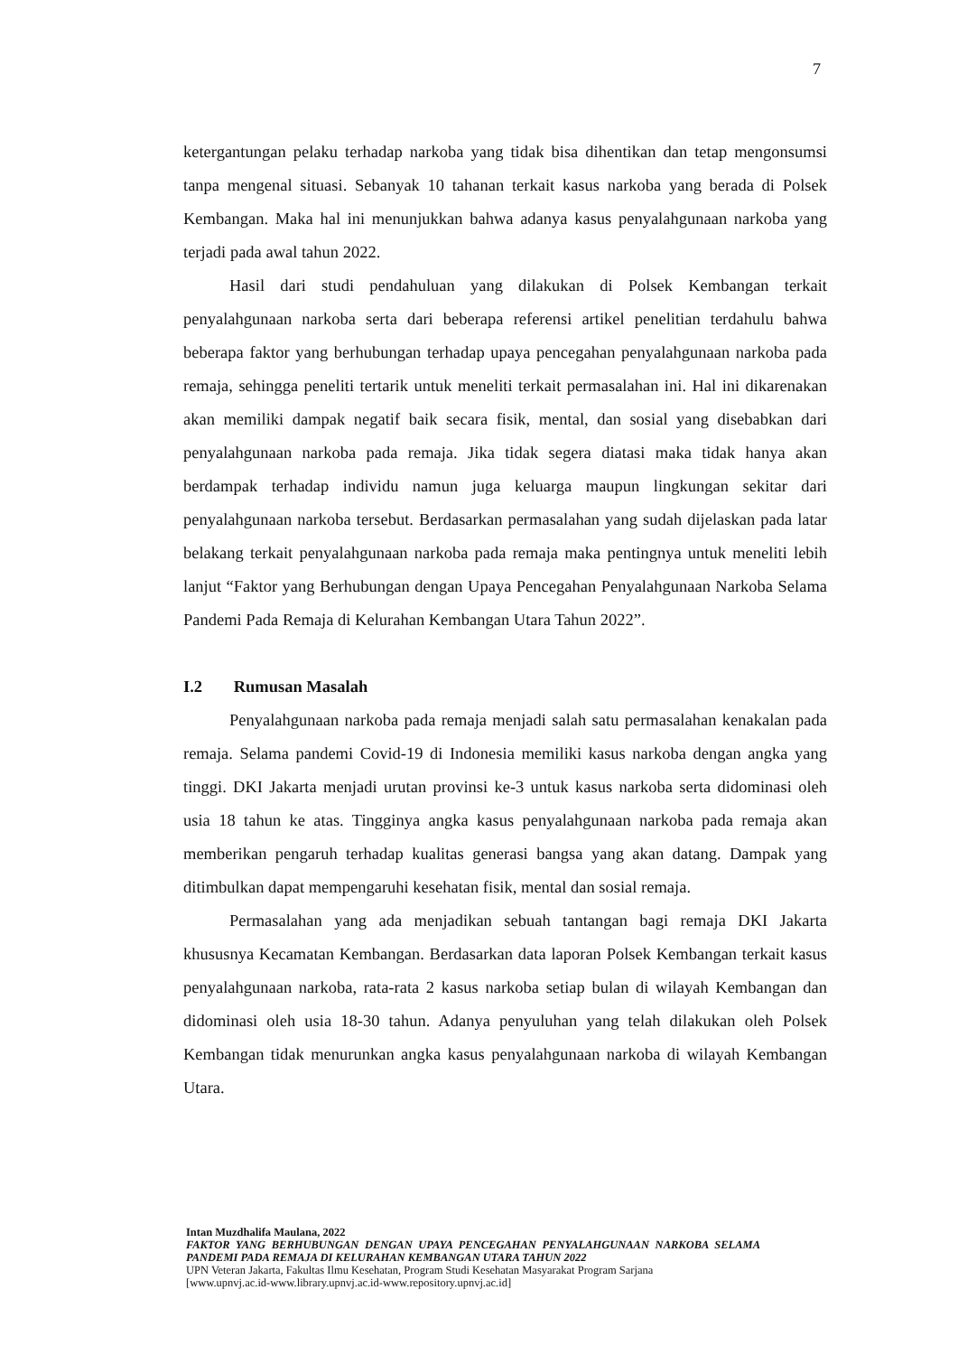7
ketergantungan pelaku terhadap narkoba yang tidak bisa dihentikan dan tetap mengonsumsi tanpa mengenal situasi. Sebanyak 10 tahanan terkait kasus narkoba yang berada di Polsek Kembangan. Maka hal ini menunjukkan bahwa adanya kasus penyalahgunaan narkoba yang terjadi pada awal tahun 2022.
Hasil dari studi pendahuluan yang dilakukan di Polsek Kembangan terkait penyalahgunaan narkoba serta dari beberapa referensi artikel penelitian terdahulu bahwa beberapa faktor yang berhubungan terhadap upaya pencegahan penyalahgunaan narkoba pada remaja, sehingga peneliti tertarik untuk meneliti terkait permasalahan ini. Hal ini dikarenakan akan memiliki dampak negatif baik secara fisik, mental, dan sosial yang disebabkan dari penyalahgunaan narkoba pada remaja. Jika tidak segera diatasi maka tidak hanya akan berdampak terhadap individu namun juga keluarga maupun lingkungan sekitar dari penyalahgunaan narkoba tersebut. Berdasarkan permasalahan yang sudah dijelaskan pada latar belakang terkait penyalahgunaan narkoba pada remaja maka pentingnya untuk meneliti lebih lanjut “Faktor yang Berhubungan dengan Upaya Pencegahan Penyalahgunaan Narkoba Selama Pandemi Pada Remaja di Kelurahan Kembangan Utara Tahun 2022”.
I.2 Rumusan Masalah
Penyalahgunaan narkoba pada remaja menjadi salah satu permasalahan kenakalan pada remaja. Selama pandemi Covid-19 di Indonesia memiliki kasus narkoba dengan angka yang tinggi. DKI Jakarta menjadi urutan provinsi ke-3 untuk kasus narkoba serta didominasi oleh usia 18 tahun ke atas. Tingginya angka kasus penyalahgunaan narkoba pada remaja akan memberikan pengaruh terhadap kualitas generasi bangsa yang akan datang. Dampak yang ditimbulkan dapat mempengaruhi kesehatan fisik, mental dan sosial remaja.
Permasalahan yang ada menjadikan sebuah tantangan bagi remaja DKI Jakarta khususnya Kecamatan Kembangan. Berdasarkan data laporan Polsek Kembangan terkait kasus penyalahgunaan narkoba, rata-rata 2 kasus narkoba setiap bulan di wilayah Kembangan dan didominasi oleh usia 18-30 tahun. Adanya penyuluhan yang telah dilakukan oleh Polsek Kembangan tidak menurunkan angka kasus penyalahgunaan narkoba di wilayah Kembangan Utara.
Intan Muzdhalifa Maulana, 2022
FAKTOR YANG BERHUBUNGAN DENGAN UPAYA PENCEGAHAN PENYALAHGUNAAN NARKOBA SELAMA PANDEMI PADA REMAJA DI KELURAHAN KEMBANGAN UTARA TAHUN 2022
UPN Veteran Jakarta, Fakultas Ilmu Kesehatan, Program Studi Kesehatan Masyarakat Program Sarjana
[www.upnvj.ac.id-www.library.upnvj.ac.id-www.repository.upnvj.ac.id]